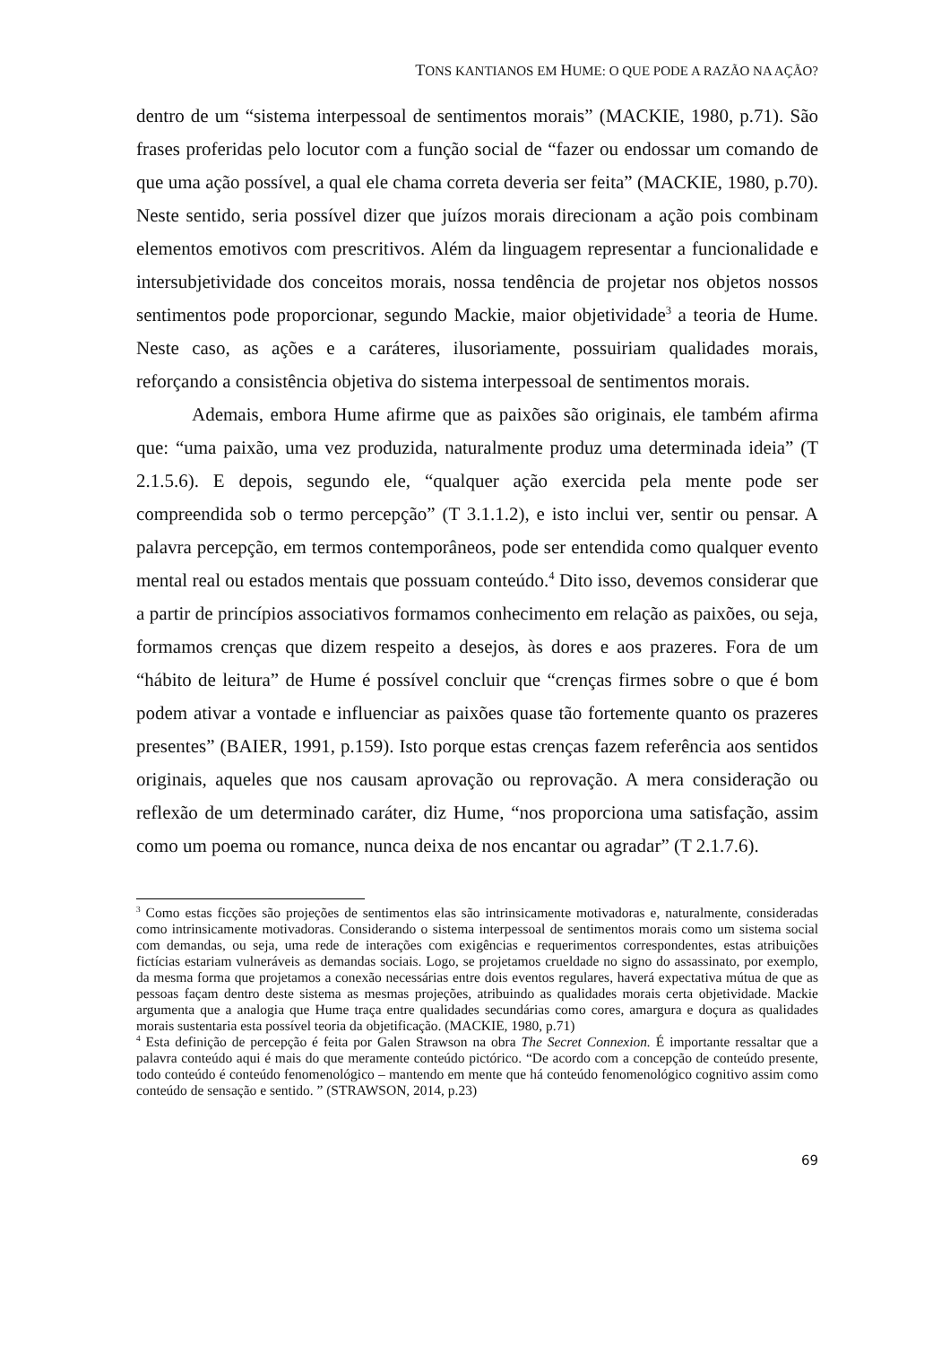TONS KANTIANOS EM HUME: O QUE PODE A RAZÃO NA AÇÃO?
dentro de um “sistema interpessoal de sentimentos morais” (MACKIE, 1980, p.71). São frases proferidas pelo locutor com a função social de “fazer ou endossar um comando de que uma ação possível, a qual ele chama correta deveria ser feita” (MACKIE, 1980, p.70). Neste sentido, seria possível dizer que juízos morais direcionam a ação pois combinam elementos emotivos com prescritivos. Além da linguagem representar a funcionalidade e intersubjetividade dos conceitos morais, nossa tendência de projetar nos objetos nossos sentimentos pode proporcionar, segundo Mackie, maior objetividade<sup>3</sup> a teoria de Hume. Neste caso, as ações e a caráteres, ilusoriamente, possuiriam qualidades morais, reforçando a consistência objetiva do sistema interpessoal de sentimentos morais.
Ademais, embora Hume afirme que as paixões são originais, ele também afirma que: “uma paixão, uma vez produzida, naturalmente produz uma determinada ideia” (T 2.1.5.6). E depois, segundo ele, “qualquer ação exercida pela mente pode ser compreendida sob o termo percepção” (T 3.1.1.2), e isto inclui ver, sentir ou pensar. A palavra percepção, em termos contemporâneos, pode ser entendida como qualquer evento mental real ou estados mentais que possuam conteúdo.<sup>4</sup> Dito isso, devemos considerar que a partir de princípios associativos formamos conhecimento em relação as paixões, ou seja, formamos crenças que dizem respeito a desejos, às dores e aos prazeres. Fora de um “hábito de leitura” de Hume é possível concluir que “crenças firmes sobre o que é bom podem ativar a vontade e influenciar as paixões quase tão fortemente quanto os prazeres presentes” (BAIER, 1991, p.159). Isto porque estas crenças fazem referência aos sentidos originais, aqueles que nos causam aprovação ou reprovação. A mera consideração ou reflexão de um determinado caráter, diz Hume, “nos proporciona uma satisfação, assim como um poema ou romance, nunca deixa de nos encantar ou agradar” (T 2.1.7.6).
<sup>3</sup> Como estas ficções são projeções de sentimentos elas são intrinsicamente motivadoras e, naturalmente, consideradas como intrinsicamente motivadoras. Considerando o sistema interpessoal de sentimentos morais como um sistema social com demandas, ou seja, uma rede de interações com exigências e requerimentos correspondentes, estas atribuições fictícias estariam vulneráveis as demandas sociais. Logo, se projetamos crueldade no signo do assassinato, por exemplo, da mesma forma que projetamos a conexão necessárias entre dois eventos regulares, haverá expectativa mútua de que as pessoas façam dentro deste sistema as mesmas projeções, atribuindo as qualidades morais certa objetividade. Mackie argumenta que a analogia que Hume traça entre qualidades secundárias como cores, amargura e doçura as qualidades morais sustentaria esta possível teoria da objetificação. (MACKIE, 1980, p.71)
<sup>4</sup> Esta definição de percepção é feita por Galen Strawson na obra The Secret Connexion. É importante ressaltar que a palavra conteúdo aqui é mais do que meramente conteúdo pictórico. “De acordo com a concepção de conteúdo presente, todo conteúdo é conteúdo fenomenológico – mantendo em mente que há conteúdo fenomenológico cognitivo assim como conteúdo de sensação e sentido. ” (STRAWSON, 2014, p.23)
69